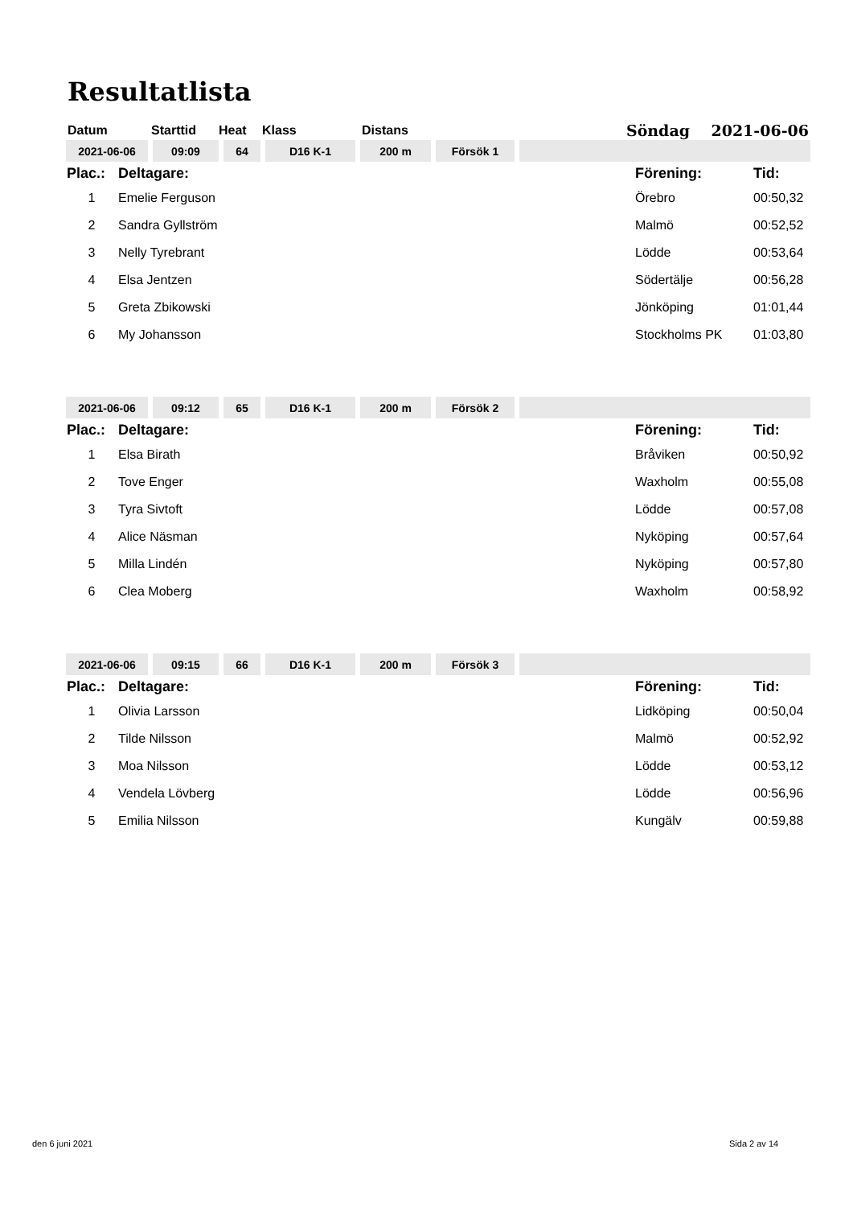Resultatlista
| Datum | Starttid | Heat | Klass | Distans | Söndag 2021-06-06 |
| 2021-06-06 | 09:09 | 64 | D16 K-1 | 200 m | Försök 1 | |
| Plac.: | Deltagare: | Förening: | Tid: |
| 1 | Emelie Ferguson | Örebro | 00:50,32 |
| 2 | Sandra Gyllström | Malmö | 00:52,52 |
| 3 | Nelly Tyrebrant | Lödde | 00:53,64 |
| 4 | Elsa Jentzen | Södertälje | 00:56,28 |
| 5 | Greta Zbikowski | Jönköping | 01:01,44 |
| 6 | My Johansson | Stockholms PK | 01:03,80 |
| 2021-06-06 | 09:12 | 65 | D16 K-1 | 200 m | Försök 2 | |
| Plac.: | Deltagare: | Förening: | Tid: |
| 1 | Elsa Birath | Bråviken | 00:50,92 |
| 2 | Tove Enger | Waxholm | 00:55,08 |
| 3 | Tyra Sivtoft | Lödde | 00:57,08 |
| 4 | Alice Näsman | Nyköping | 00:57,64 |
| 5 | Milla Lindén | Nyköping | 00:57,80 |
| 6 | Clea Moberg | Waxholm | 00:58,92 |
| 2021-06-06 | 09:15 | 66 | D16 K-1 | 200 m | Försök 3 | |
| Plac.: | Deltagare: | Förening: | Tid: |
| 1 | Olivia Larsson | Lidköping | 00:50,04 |
| 2 | Tilde Nilsson | Malmö | 00:52,92 |
| 3 | Moa Nilsson | Lödde | 00:53,12 |
| 4 | Vendela Lövberg | Lödde | 00:56,96 |
| 5 | Emilia Nilsson | Kungälv | 00:59,88 |
den 6 juni 2021 Sida 2 av 14